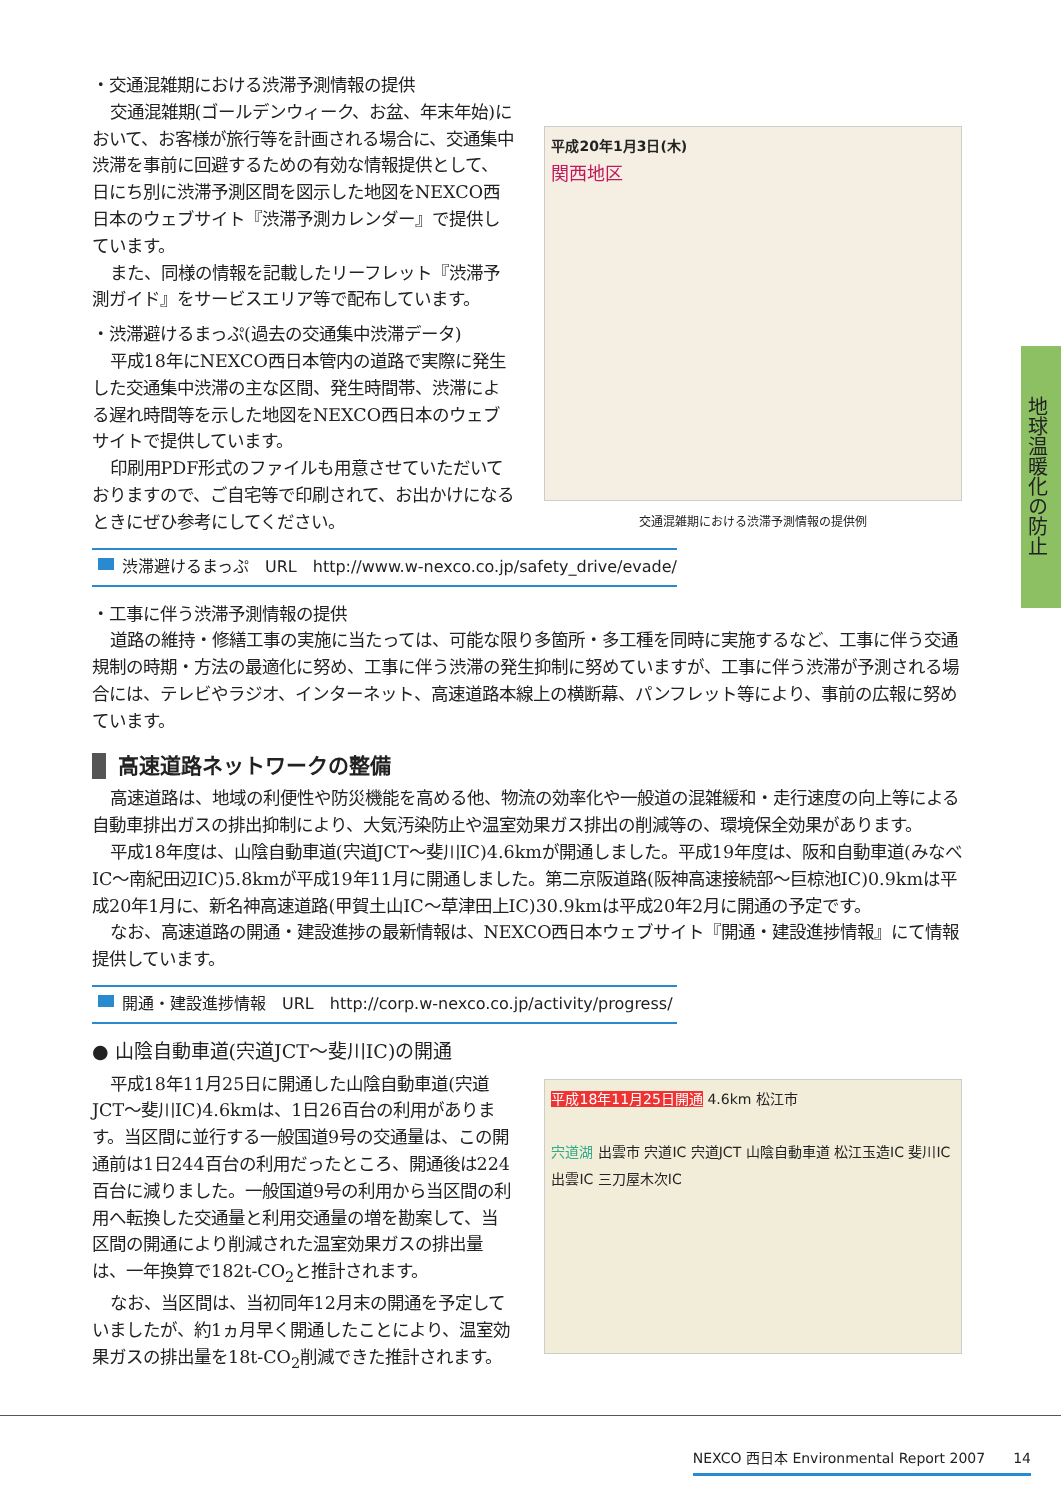地球温暖化の防止
・交通混雑期における渋滞予測情報の提供
交通混雑期(ゴールデンウィーク、お盆、年末年始)において、お客様が旅行等を計画される場合に、交通集中渋滞を事前に回避するための有効な情報提供として、日にち別に渋滞予測区間を図示した地図をNEXCO西日本のウェブサイト『渋滞予測カレンダー』で提供しています。
また、同様の情報を記載したリーフレット『渋滞予測ガイド』をサービスエリア等で配布しています。
・渋滞避けるまっぷ(過去の交通集中渋滞データ)
平成18年にNEXCO西日本管内の道路で実際に発生した交通集中渋滞の主な区間、発生時間帯、渋滞による遅れ時間等を示した地図をNEXCO西日本のウェブサイトで提供しています。
印刷用PDF形式のファイルも用意させていただいておりますので、ご自宅等で印刷されて、お出かけになるときにぜひ参考にしてください。
平成20年1月3日(木)
関西地区
交通混雑期における渋滞予測情報の提供例
渋滞避けるまっぷ　URL　http://www.w-nexco.co.jp/safety_drive/evade/
・工事に伴う渋滞予測情報の提供
道路の維持・修繕工事の実施に当たっては、可能な限り多箇所・多工種を同時に実施するなど、工事に伴う交通規制の時期・方法の最適化に努め、工事に伴う渋滞の発生抑制に努めていますが、工事に伴う渋滞が予測される場合には、テレビやラジオ、インターネット、高速道路本線上の横断幕、パンフレット等により、事前の広報に努めています。
高速道路ネットワークの整備
高速道路は、地域の利便性や防災機能を高める他、物流の効率化や一般道の混雑緩和・走行速度の向上等による自動車排出ガスの排出抑制により、大気汚染防止や温室効果ガス排出の削減等の、環境保全効果があります。
平成18年度は、山陰自動車道(宍道JCT～斐川IC)4.6kmが開通しました。平成19年度は、阪和自動車道(みなべIC～南紀田辺IC)5.8kmが平成19年11月に開通しました。第二京阪道路(阪神高速接続部～巨椋池IC)0.9kmは平成20年1月に、新名神高速道路(甲賀土山IC～草津田上IC)30.9kmは平成20年2月に開通の予定です。
なお、高速道路の開通・建設進捗の最新情報は、NEXCO西日本ウェブサイト『開通・建設進捗情報』にて情報提供しています。
開通・建設進捗情報　URL　http://corp.w-nexco.co.jp/activity/progress/
● 山陰自動車道(宍道JCT～斐川IC)の開通
平成18年11月25日に開通した山陰自動車道(宍道JCT～斐川IC)4.6kmは、1日26百台の利用があります。当区間に並行する一般国道9号の交通量は、この開通前は1日244百台の利用だったところ、開通後は224百台に減りました。一般国道9号の利用から当区間の利用へ転換した交通量と利用交通量の増を勘案して、当区間の開通により削減された温室効果ガスの排出量は、一年換算で182t-CO<sub>2</sub>と推計されます。
なお、当区間は、当初同年12月末の開通を予定していましたが、約1ヵ月早く開通したことにより、温室効果ガスの排出量を18t-CO<sub>2</sub>削減できた推計されます。
平成18年11月25日開通 4.6km 松江市
宍道湖 出雲市 宍道IC 宍道JCT 山陰自動車道 松江玉造IC 斐川IC 出雲IC 三刀屋木次IC
NEXCO 西日本 Environmental Report 2007　　14